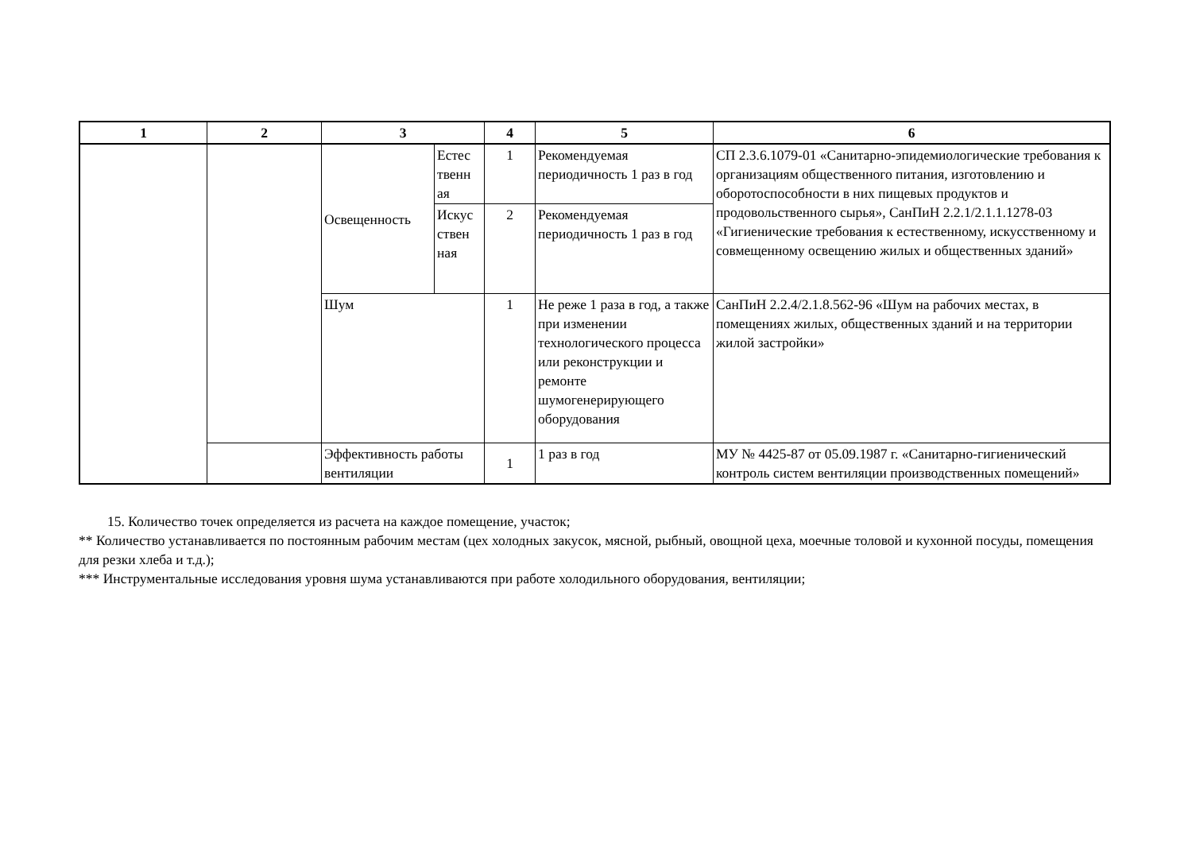| 1 | 2 | 3 | | 4 | 5 | 6 |
| --- | --- | --- | --- | --- | --- | --- |
| | | Освещенность | Естес твенн ая | 1 | Рекомендуемая периодичность 1 раз в год | СП 2.3.6.1079-01 «Санитарно-эпидемиологические требования к организациям общественного питания, изготовлению и оборотоспособности в них пищевых продуктов и продовольственного сырья», СанПиН 2.2.1/2.1.1.1278-03 «Гигиенические требования к естественному, искусственному и совмещенному освещению жилых и общественных зданий» |
| | | | Искус ствен ная | 2 | Рекомендуемая периодичность 1 раз в год | |
| | | Шум | | 1 | Не реже 1 раза в год, а также при изменении технологического процесса или реконструкции и ремонте шумогенерирующего оборудования | СанПиН 2.2.4/2.1.8.562-96 «Шум на рабочих местах, в помещениях жилых, общественных зданий и на территории жилой застройки» |
| | | Эффективность работы вентиляции | | 1 | 1 раз в год | МУ № 4425-87 от 05.09.1987 г. «Санитарно-гигиенический контроль систем вентиляции производственных помещений» |
15. Количество точек определяется из расчета на каждое помещение, участок;
** Количество устанавливается по постоянным рабочим местам (цех холодных закусок, мясной, рыбный, овощной цеха, моечные толовой и кухонной посуды, помещения для резки хлеба и т.д.);
*** Инструментальные исследования уровня шума устанавливаются при работе холодильного оборудования, вентиляции;